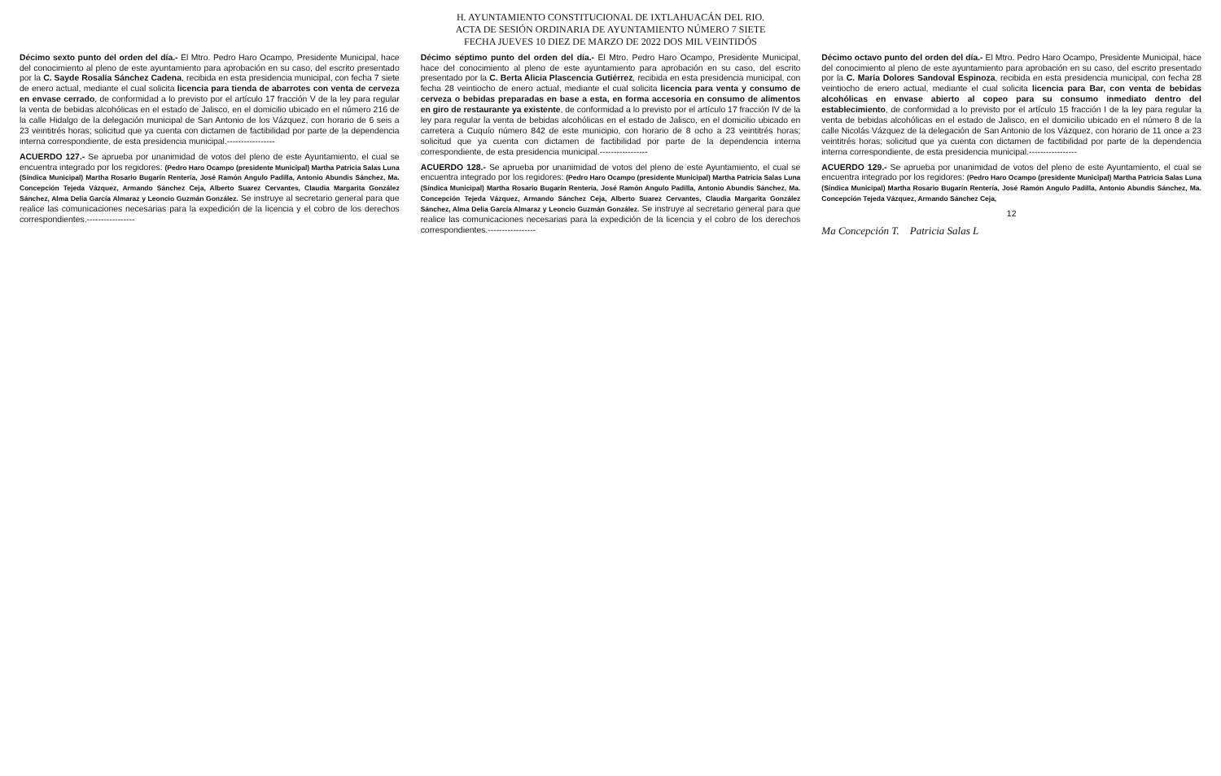H. AYUNTAMIENTO CONSTITUCIONAL DE IXTLAHUACÁN DEL RIO.
ACTA DE SESIÓN ORDINARIA DE AYUNTAMIENTO NÚMERO 7 SIETE
FECHA JUEVES 10 DIEZ DE MARZO DE 2022 DOS MIL VEINTIDÓS
Décimo sexto punto del orden del día.- El Mtro. Pedro Haro Ocampo, Presidente Municipal, hace del conocimiento al pleno de este ayuntamiento para aprobación en su caso, del escrito presentado por la C. Sayde Rosalía Sánchez Cadena, recibida en esta presidencia municipal, con fecha 7 siete de enero actual, mediante el cual solicita licencia para tienda de abarrotes con venta de cerveza en envase cerrado, de conformidad a lo previsto por el artículo 17 fracción V de la ley para regular la venta de bebidas alcohólicas en el estado de Jalisco, en el domicilio ubicado en el número 216 de la calle Hidalgo de la delegación municipal de San Antonio de los Vázquez, con horario de 6 seis a 23 veintitrés horas; solicitud que ya cuenta con dictamen de factibilidad por parte de la dependencia interna correspondiente, de esta presidencia municipal.-----------------
ACUERDO 127.- Se aprueba por unanimidad de votos del pleno de este Ayuntamiento, el cual se encuentra integrado por los regidores: (Pedro Haro Ocampo (presidente Municipal) Martha Patricia Salas Luna (Síndica Municipal) Martha Rosario Bugarín Rentería, José Ramón Angulo Padilla, Antonio Abundis Sánchez, Ma. Concepción Tejeda Vázquez, Armando Sánchez Ceja, Alberto Suarez Cervantes, Claudia Margarita González Sánchez, Alma Delia García Almaraz y Leoncio Guzmán González. Se instruye al secretario general para que realice las comunicaciones necesarias para la expedición de la licencia y el cobro de los derechos correspondientes.-----------------
Décimo séptimo punto del orden del día.- El Mtro. Pedro Haro Ocampo, Presidente Municipal, hace del conocimiento al pleno de este ayuntamiento para aprobación en su caso, del escrito presentado por la C. Berta Alicia Plascencia Gutiérrez, recibida en esta presidencia municipal, con fecha 28 veintiocho de enero actual, mediante el cual solicita licencia para venta y consumo de cerveza o bebidas preparadas en base a esta, en forma accesoria en consumo de alimentos en giro de restaurante ya existente, de conformidad a lo previsto por el artículo 17 fracción IV de la ley para regular la venta de bebidas alcohólicas en el estado de Jalisco, en el domicilio ubicado en carretera a Cuquío número 842 de este municipio, con horario de 8 ocho a 23 veintitrés horas; solicitud que ya cuenta con dictamen de factibilidad por parte de la dependencia interna correspondiente, de esta presidencia municipal.-----------------
ACUERDO 128.- Se aprueba por unanimidad de votos del pleno de este Ayuntamiento, el cual se encuentra integrado por los regidores: (Pedro Haro Ocampo (presidente Municipal) Martha Patricia Salas Luna (Síndica Municipal) Martha Rosario Bugarín Rentería, José Ramón Angulo Padilla, Antonio Abundis Sánchez, Ma. Concepción Tejeda Vázquez, Armando Sánchez Ceja, Alberto Suarez Cervantes, Claudia Margarita González Sánchez, Alma Delia García Almaraz y Leoncio Guzmán González. Se instruye al secretario general para que realice las comunicaciones necesarias para la expedición de la licencia y el cobro de los derechos correspondientes.-----------------
Décimo octavo punto del orden del día.- El Mtro. Pedro Haro Ocampo, Presidente Municipal, hace del conocimiento al pleno de este ayuntamiento para aprobación en su caso, del escrito presentado por la C. María Dolores Sandoval Espinoza, recibida en esta presidencia municipal, con fecha 28 veintiocho de enero actual, mediante el cual solicita licencia para Bar, con venta de bebidas alcohólicas en envase abierto al copeo para su consumo inmediato dentro del establecimiento, de conformidad a lo previsto por el artículo 15 fracción I de la ley para regular la venta de bebidas alcohólicas en el estado de Jalisco, en el domicilio ubicado en el número 8 de la calle Nicolás Vázquez de la delegación de San Antonio de los Vázquez, con horario de 11 once a 23 veintitrés horas; solicitud que ya cuenta con dictamen de factibilidad por parte de la dependencia interna correspondiente, de esta presidencia municipal.-----------------
ACUERDO 129.- Se aprueba por unanimidad de votos del pleno de este Ayuntamiento, el cual se encuentra integrado por los regidores: (Pedro Haro Ocampo (presidente Municipal) Martha Patricia Salas Luna (Síndica Municipal) Martha Rosario Bugarín Rentería, José Ramón Angulo Padilla, Antonio Abundis Sánchez, Ma. Concepción Tejeda Vázquez, Armando Sánchez Ceja,
12
Ma Concepción T. Patricia Salas L